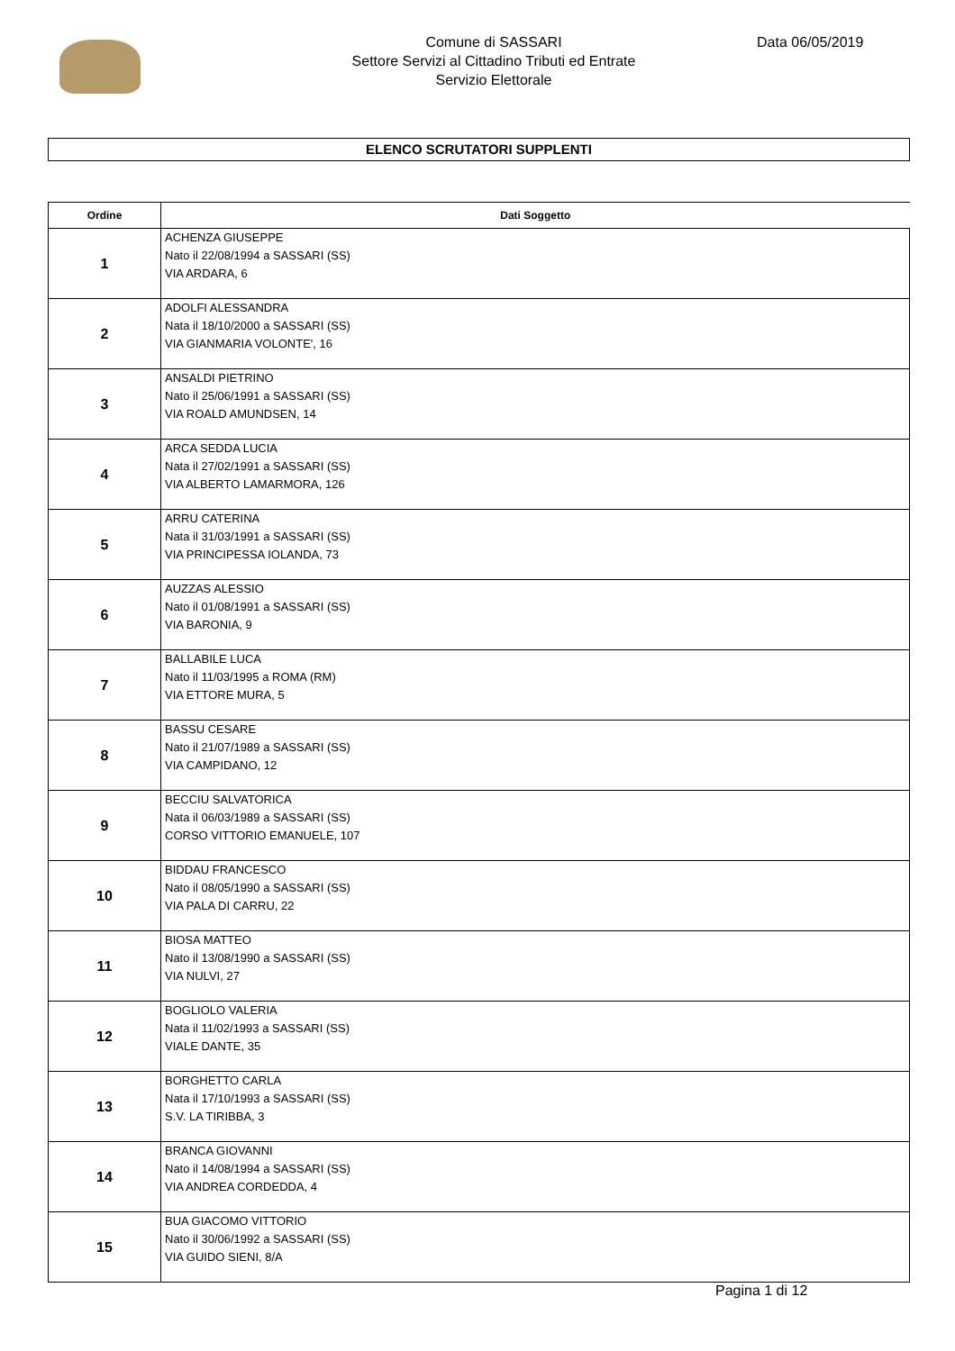Comune di SASSARI
Settore Servizi al Cittadino Tributi ed Entrate
Servizio Elettorale
Data 06/05/2019
ELENCO SCRUTATORI SUPPLENTI
| Ordine | Dati Soggetto |
| --- | --- |
| 1 | ACHENZA GIUSEPPE Nato il 22/08/1994 a SASSARI (SS) VIA ARDARA, 6 |
| 2 | ADOLFI ALESSANDRA Nata il 18/10/2000 a SASSARI (SS) VIA GIANMARIA VOLONTE', 16 |
| 3 | ANSALDI PIETRINO Nato il 25/06/1991 a SASSARI (SS) VIA ROALD AMUNDSEN, 14 |
| 4 | ARCA SEDDA LUCIA Nata il 27/02/1991 a SASSARI (SS) VIA ALBERTO LAMARMORA, 126 |
| 5 | ARRU CATERINA Nata il 31/03/1991 a SASSARI (SS) VIA PRINCIPESSA IOLANDA, 73 |
| 6 | AUZZAS ALESSIO Nato il 01/08/1991 a SASSARI (SS) VIA BARONIA, 9 |
| 7 | BALLABILE LUCA Nato il 11/03/1995 a ROMA (RM) VIA ETTORE MURA, 5 |
| 8 | BASSU CESARE Nato il 21/07/1989 a SASSARI (SS) VIA CAMPIDANO, 12 |
| 9 | BECCIU SALVATORICA Nata il 06/03/1989 a SASSARI (SS) CORSO VITTORIO EMANUELE, 107 |
| 10 | BIDDAU FRANCESCO Nato il 08/05/1990 a SASSARI (SS) VIA PALA DI CARRU, 22 |
| 11 | BIOSA MATTEO Nato il 13/08/1990 a SASSARI (SS) VIA NULVI, 27 |
| 12 | BOGLIOLO VALERIA Nata il 11/02/1993 a SASSARI (SS) VIALE DANTE, 35 |
| 13 | BORGHETTO CARLA Nata il 17/10/1993 a SASSARI (SS) S.V. LA TIRIBBA, 3 |
| 14 | BRANCA GIOVANNI Nato il 14/08/1994 a SASSARI (SS) VIA ANDREA CORDEDDA, 4 |
| 15 | BUA GIACOMO VITTORIO Nato il 30/06/1992 a SASSARI (SS) VIA GUIDO SIENI, 8/A |
Pagina 1 di 12